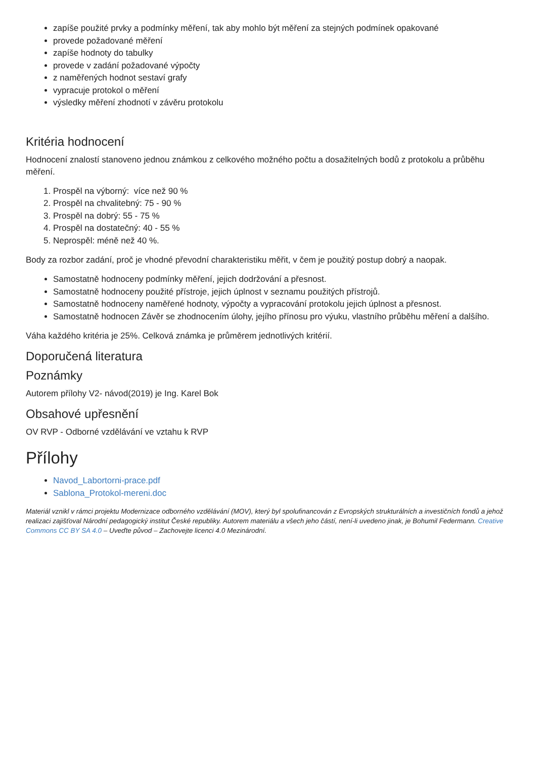zapíše použité prvky a podmínky měření, tak aby mohlo být měření za stejných podmínek opakované
provede požadované měření
zapíše hodnoty do tabulky
provede v zadání požadované výpočty
z naměřených hodnot sestaví grafy
vypracuje protokol o měření
výsledky měření zhodnotí v závěru protokolu
Kritéria hodnocení
Hodnocení znalostí stanoveno jednou známkou z celkového možného počtu a dosažitelných bodů z protokolu a průběhu měření.
1. Prospěl na výborný: více než 90 %
2. Prospěl na chvalitebný: 75 - 90 %
3. Prospěl na dobrý: 55 - 75 %
4. Prospěl na dostatečný: 40 - 55 %
5. Neprospěl: méně než 40 %.
Body za rozbor zadání, proč je vhodné převodní charakteristiku měřit, v čem je použitý postup dobrý a naopak.
Samostatně hodnoceny podmínky měření, jejich dodržování a přesnost.
Samostatně hodnoceny použité přístroje, jejich úplnost v seznamu použitých přístrojů.
Samostatně hodnoceny naměřené hodnoty, výpočty a vypracování protokolu jejich úplnost a přesnost.
Samostatně hodnocen Závěr se zhodnocením úlohy, jejího přínosu pro výuku, vlastního průběhu měření a dalšího.
Váha každého kritéria je 25%. Celková známka je průměrem jednotlivých kritérií.
Doporučená literatura
Poznámky
Autorem přílohy V2- návod(2019) je Ing. Karel Bok
Obsahové upřesnění
OV RVP - Odborné vzdělávání ve vztahu k RVP
Přílohy
Navod_Labortorni-prace.pdf
Sablona_Protokol-mereni.doc
Materiál vznikl v rámci projektu Modernizace odborného vzdělávání (MOV), který byl spolufinancován z Evropských strukturálních a investičních fondů a jehož realizaci zajišťoval Národní pedagogický institut České republiky. Autorem materiálu a všech jeho částí, není-li uvedeno jinak, je Bohumil Federmann. Creative Commons CC BY SA 4.0 – Uveďte původ – Zachovejte licenci 4.0 Mezinárodní.